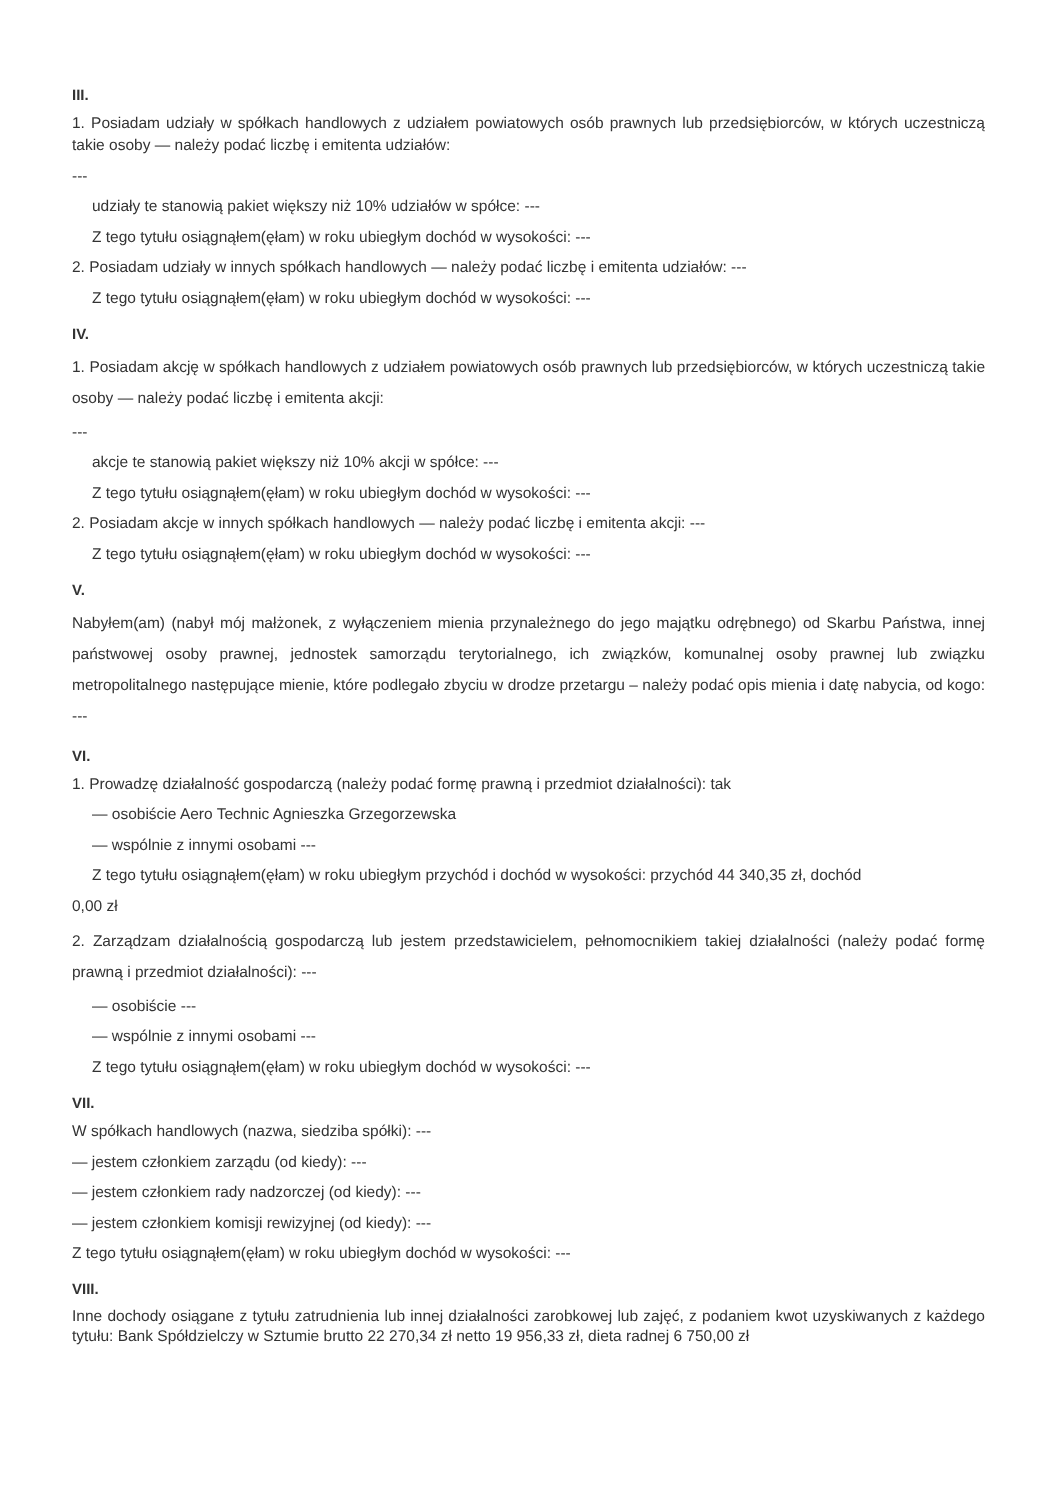III.
1. Posiadam udziały w spółkach handlowych z udziałem powiatowych osób prawnych lub przedsiębiorców, w których uczestniczą takie osoby — należy podać liczbę i emitenta udziałów:
---
udziały te stanowią pakiet większy niż 10% udziałów w spółce: ---
Z tego tytułu osiągnąłem(ęłam) w roku ubiegłym dochód w wysokości: ---
2. Posiadam udziały w innych spółkach handlowych — należy podać liczbę i emitenta udziałów: ---
Z tego tytułu osiągnąłem(ęłam) w roku ubiegłym dochód w wysokości: ---
IV.
1. Posiadam akcję w spółkach handlowych z udziałem powiatowych osób prawnych lub przedsiębiorców, w których uczestniczą takie osoby — należy podać liczbę i emitenta akcji:
---
akcje te stanowią pakiet większy niż 10% akcji w spółce: ---
Z tego tytułu osiągnąłem(ęłam) w roku ubiegłym dochód w wysokości: ---
2. Posiadam akcje w innych spółkach handlowych — należy podać liczbę i emitenta akcji: ---
Z tego tytułu osiągnąłem(ęłam) w roku ubiegłym dochód w wysokości: ---
V.
Nabyłem(am) (nabył mój małżonek, z wyłączeniem mienia przynależnego do jego majątku odrębnego) od Skarbu Państwa, innej państwowej osoby prawnej, jednostek samorządu terytorialnego, ich związków, komunalnej osoby prawnej lub związku metropolitalnego następujące mienie, które podlegało zbyciu w drodze przetargu – należy podać opis mienia i datę nabycia, od kogo: ---
VI.
1. Prowadzę działalność gospodarczą (należy podać formę prawną i przedmiot działalności): tak
— osobiście Aero Technic Agnieszka Grzegorzewska
— wspólnie z innymi osobami ---
Z tego tytułu osiągnąłem(ęłam) w roku ubiegłym przychód i dochód w wysokości: przychód 44 340,35 zł, dochód
0,00 zł
2. Zarządzam działalnością gospodarczą lub jestem przedstawicielem, pełnomocnikiem takiej działalności (należy podać formę prawną i przedmiot działalności): ---
— osobiście ---
— wspólnie z innymi osobami ---
Z tego tytułu osiągnąłem(ęłam) w roku ubiegłym dochód w wysokości: ---
VII.
W spółkach handlowych (nazwa, siedziba spółki): ---
— jestem członkiem zarządu (od kiedy): ---
— jestem członkiem rady nadzorczej (od kiedy): ---
— jestem członkiem komisji rewizyjnej (od kiedy): ---
Z tego tytułu osiągnąłem(ęłam) w roku ubiegłym dochód w wysokości: ---
VIII.
Inne dochody osiągane z tytułu zatrudnienia lub innej działalności zarobkowej lub zajęć, z podaniem kwot uzyskiwanych z każdego tytułu: Bank Spółdzielczy w Sztumie brutto 22 270,34 zł netto 19 956,33 zł, dieta radnej 6 750,00 zł